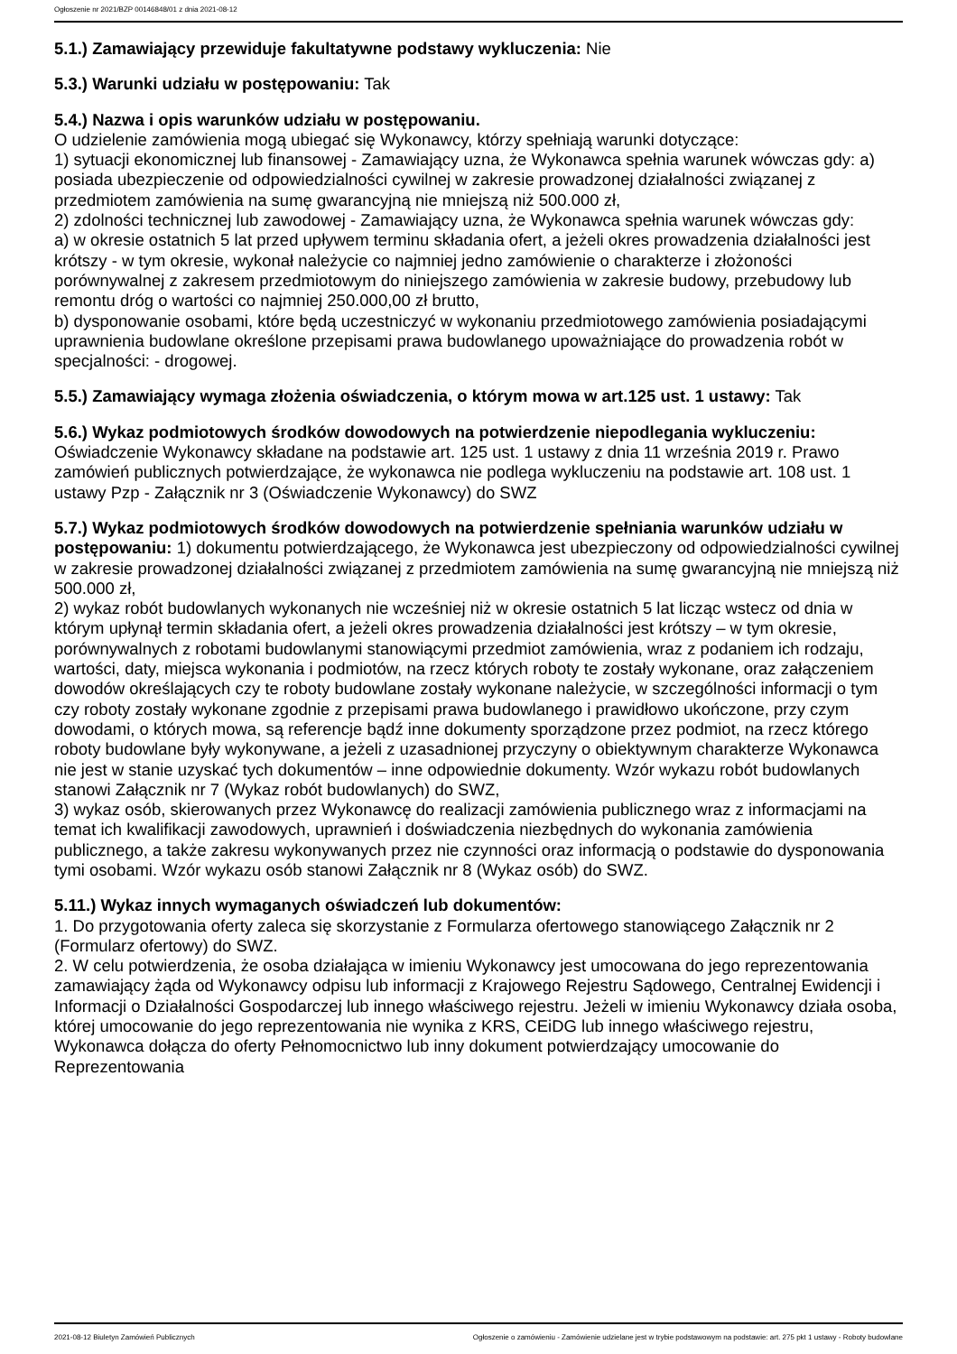Ogłoszenie nr 2021/BZP 00146848/01 z dnia 2021-08-12
5.1.) Zamawiający przewiduje fakultatywne podstawy wykluczenia: Nie
5.3.) Warunki udziału w postępowaniu: Tak
5.4.) Nazwa i opis warunków udziału w postępowaniu.
O udzielenie zamówienia mogą ubiegać się Wykonawcy, którzy spełniają warunki dotyczące:
1) sytuacji ekonomicznej lub finansowej - Zamawiający uzna, że Wykonawca spełnia warunek wówczas gdy: a) posiada ubezpieczenie od odpowiedzialności cywilnej w zakresie prowadzonej działalności związanej z przedmiotem zamówienia na sumę gwarancyjną nie mniejszą niż 500.000 zł,
2) zdolności technicznej lub zawodowej - Zamawiający uzna, że Wykonawca spełnia warunek wówczas gdy:
a) w okresie ostatnich 5 lat przed upływem terminu składania ofert, a jeżeli okres prowadzenia działalności jest krótszy - w tym okresie, wykonał należycie co najmniej jedno zamówienie o charakterze i złożoności porównywalnej z zakresem przedmiotowym do niniejszego zamówienia w zakresie budowy, przebudowy lub remontu dróg o wartości co najmniej 250.000,00 zł brutto,
b) dysponowanie osobami, które będą uczestniczyć w wykonaniu przedmiotowego zamówienia posiadającymi uprawnienia budowlane określone przepisami prawa budowlanego upoważniające do prowadzenia robót w specjalności: - drogowej.
5.5.) Zamawiający wymaga złożenia oświadczenia, o którym mowa w art.125 ust. 1 ustawy: Tak
5.6.) Wykaz podmiotowych środków dowodowych na potwierdzenie niepodlegania wykluczeniu:
Oświadczenie Wykonawcy składane na podstawie art. 125 ust. 1 ustawy z dnia 11 września 2019 r. Prawo zamówień publicznych potwierdzające, że wykonawca nie podlega wykluczeniu na podstawie art. 108 ust. 1 ustawy Pzp - Załącznik nr 3 (Oświadczenie Wykonawcy) do SWZ
5.7.) Wykaz podmiotowych środków dowodowych na potwierdzenie spełniania warunków udziału w postępowaniu: 1) dokumentu potwierdzającego, że Wykonawca jest ubezpieczony od odpowiedzialności cywilnej w zakresie prowadzonej działalności związanej z przedmiotem zamówienia na sumę gwarancyjną nie mniejszą niż 500.000 zł,
2) wykaz robót budowlanych wykonanych nie wcześniej niż w okresie ostatnich 5 lat licząc wstecz od dnia w którym upłynął termin składania ofert, a jeżeli okres prowadzenia działalności jest krótszy – w tym okresie, porównywalnych z robotami budowlanymi stanowiącymi przedmiot zamówienia, wraz z podaniem ich rodzaju, wartości, daty, miejsca wykonania i podmiotów, na rzecz których roboty te zostały wykonane, oraz załączeniem dowodów określających czy te roboty budowlane zostały wykonane należycie, w szczególności informacji o tym czy roboty zostały wykonane zgodnie z przepisami prawa budowlanego i prawidłowo ukończone, przy czym dowodami, o których mowa, są referencje bądź inne dokumenty sporządzone przez podmiot, na rzecz którego roboty budowlane były wykonywane, a jeżeli z uzasadnionej przyczyny o obiektywnym charakterze Wykonawca nie jest w stanie uzyskać tych dokumentów – inne odpowiednie dokumenty. Wzór wykazu robót budowlanych stanowi Załącznik nr 7 (Wykaz robót budowlanych) do SWZ,
3) wykaz osób, skierowanych przez Wykonawcę do realizacji zamówienia publicznego wraz z informacjami na temat ich kwalifikacji zawodowych, uprawnień i doświadczenia niezbędnych do wykonania zamówienia publicznego, a także zakresu wykonywanych przez nie czynności oraz informacją o podstawie do dysponowania tymi osobami. Wzór wykazu osób stanowi Załącznik nr 8 (Wykaz osób) do SWZ.
5.11.) Wykaz innych wymaganych oświadczeń lub dokumentów:
1. Do przygotowania oferty zaleca się skorzystanie z Formularza ofertowego stanowiącego Załącznik nr 2 (Formularz ofertowy) do SWZ.
2. W celu potwierdzenia, że osoba działająca w imieniu Wykonawcy jest umocowana do jego reprezentowania zamawiający żąda od Wykonawcy odpisu lub informacji z Krajowego Rejestru Sądowego, Centralnej Ewidencji i Informacji o Działalności Gospodarczej lub innego właściwego rejestru. Jeżeli w imieniu Wykonawcy działa osoba, której umocowanie do jego reprezentowania nie wynika z KRS, CEiDG lub innego właściwego rejestru, Wykonawca dołącza do oferty Pełnomocnictwo lub inny dokument potwierdzający umocowanie do Reprezentowania
2021-08-12 Biuletyn Zamówień Publicznych Ogłoszenie o zamówieniu - Zamówienie udzielane jest w trybie podstawowym na podstawie: art. 275 pkt 1 ustawy - Roboty budowlane